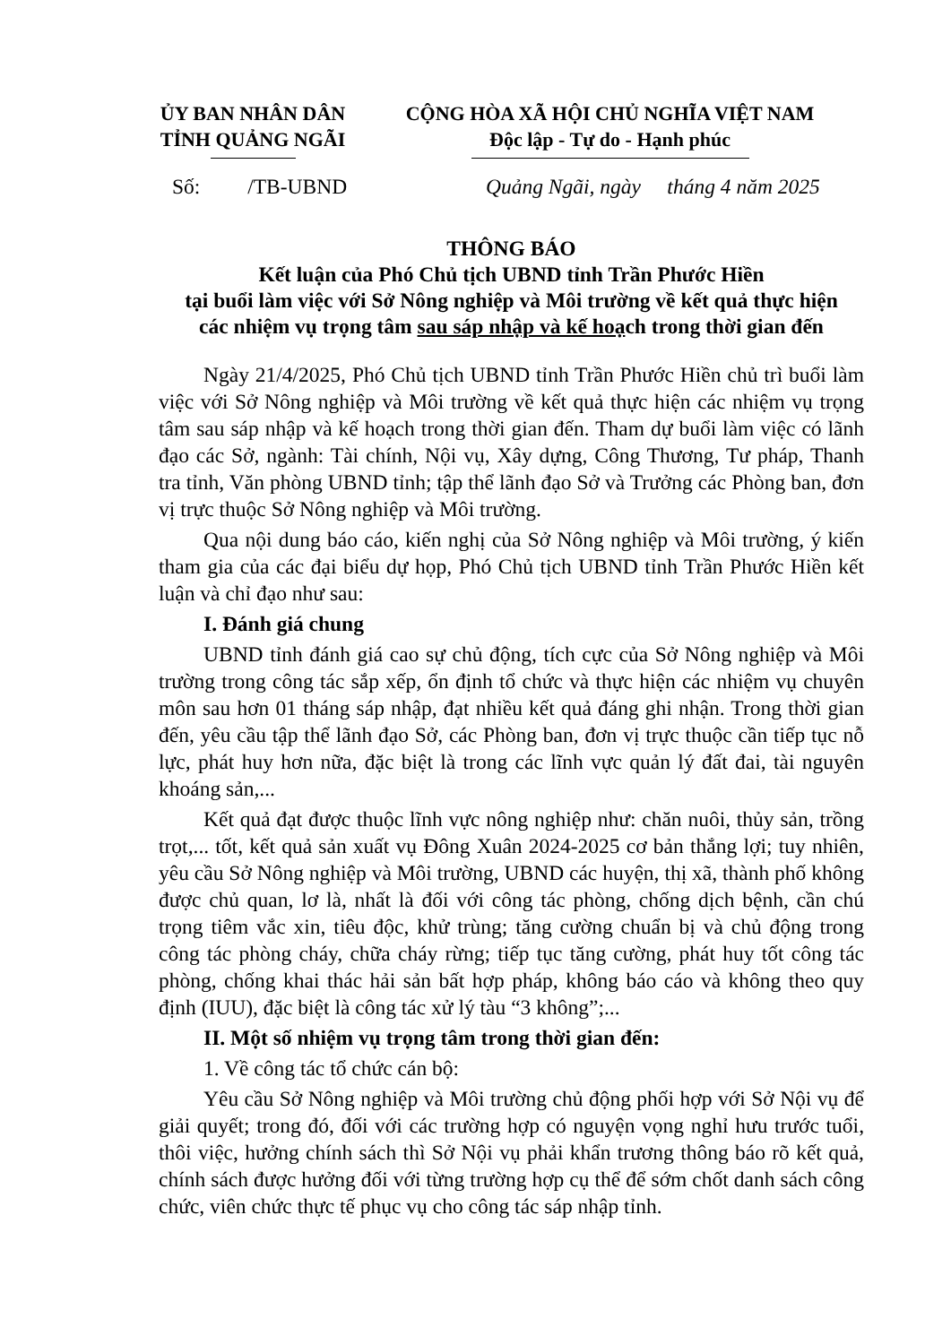ỦY BAN NHÂN DÂN
TỈNH QUẢNG NGÃI
CỘNG HÒA XÃ HỘI CHỦ NGHĨA VIỆT NAM
Độc lập - Tự do - Hạnh phúc
Số: /TB-UBND Quảng Ngãi, ngày tháng 4 năm 2025
THÔNG BÁO
Kết luận của Phó Chủ tịch UBND tỉnh Trần Phước Hiền
tại buổi làm việc với Sở Nông nghiệp và Môi trường về kết quả thực hiện
các nhiệm vụ trọng tâm sau sáp nhập và kế hoạch trong thời gian đến
Ngày 21/4/2025, Phó Chủ tịch UBND tỉnh Trần Phước Hiền chủ trì buổi làm việc với Sở Nông nghiệp và Môi trường về kết quả thực hiện các nhiệm vụ trọng tâm sau sáp nhập và kế hoạch trong thời gian đến. Tham dự buổi làm việc có lãnh đạo các Sở, ngành: Tài chính, Nội vụ, Xây dựng, Công Thương, Tư pháp, Thanh tra tỉnh, Văn phòng UBND tỉnh; tập thể lãnh đạo Sở và Trưởng các Phòng ban, đơn vị trực thuộc Sở Nông nghiệp và Môi trường.
Qua nội dung báo cáo, kiến nghị của Sở Nông nghiệp và Môi trường, ý kiến tham gia của các đại biểu dự họp, Phó Chủ tịch UBND tỉnh Trần Phước Hiền kết luận và chỉ đạo như sau:
I. Đánh giá chung
UBND tỉnh đánh giá cao sự chủ động, tích cực của Sở Nông nghiệp và Môi trường trong công tác sắp xếp, ổn định tổ chức và thực hiện các nhiệm vụ chuyên môn sau hơn 01 tháng sáp nhập, đạt nhiều kết quả đáng ghi nhận. Trong thời gian đến, yêu cầu tập thể lãnh đạo Sở, các Phòng ban, đơn vị trực thuộc cần tiếp tục nỗ lực, phát huy hơn nữa, đặc biệt là trong các lĩnh vực quản lý đất đai, tài nguyên khoáng sản,...
Kết quả đạt được thuộc lĩnh vực nông nghiệp như: chăn nuôi, thủy sản, trồng trọt,... tốt, kết quả sản xuất vụ Đông Xuân 2024-2025 cơ bản thắng lợi; tuy nhiên, yêu cầu Sở Nông nghiệp và Môi trường, UBND các huyện, thị xã, thành phố không được chủ quan, lơ là, nhất là đối với công tác phòng, chống dịch bệnh, cần chú trọng tiêm vắc xin, tiêu độc, khử trùng; tăng cường chuẩn bị và chủ động trong công tác phòng cháy, chữa cháy rừng; tiếp tục tăng cường, phát huy tốt công tác phòng, chống khai thác hải sản bất hợp pháp, không báo cáo và không theo quy định (IUU), đặc biệt là công tác xử lý tàu “3 không”;...
II. Một số nhiệm vụ trọng tâm trong thời gian đến:
1. Về công tác tổ chức cán bộ:
Yêu cầu Sở Nông nghiệp và Môi trường chủ động phối hợp với Sở Nội vụ để giải quyết; trong đó, đối với các trường hợp có nguyện vọng nghỉ hưu trước tuổi, thôi việc, hưởng chính sách thì Sở Nội vụ phải khẩn trương thông báo rõ kết quả, chính sách được hưởng đối với từng trường hợp cụ thể để sớm chốt danh sách công chức, viên chức thực tế phục vụ cho công tác sáp nhập tỉnh.